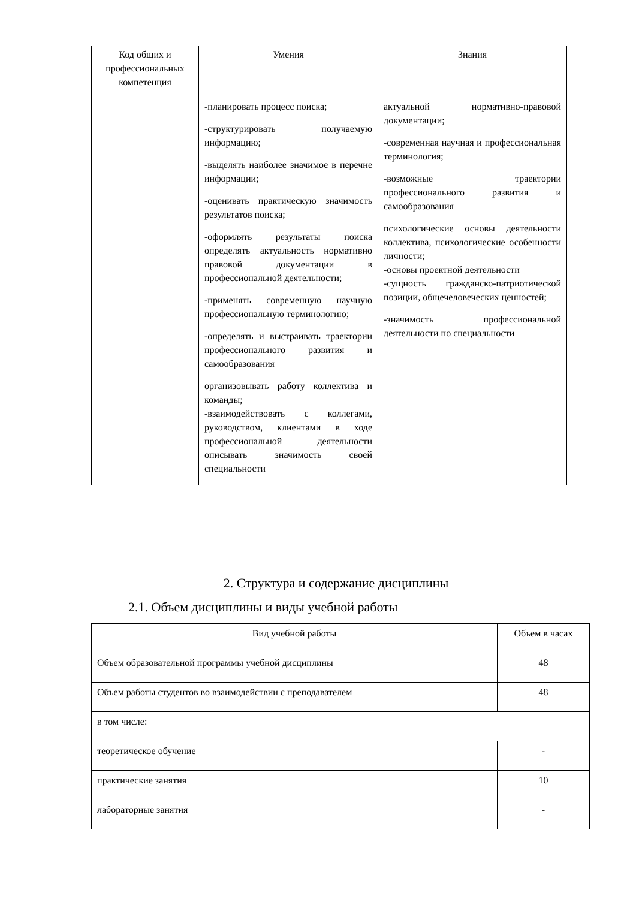| Код общих и профессиональных компетенция | Умения | Знания |
| --- | --- | --- |
| | -планировать процесс поиска; -структурировать получаемую информацию; -выделять наиболее значимое в перечне информации; -оценивать практическую значимость результатов поиска; -оформлять результаты поиска определять актуальность нормативно правовой документации в профессиональной деятельности; -применять современную научную профессиональную терминологию; -определять и выстраивать траектории профессионального развития и самообразования организовывать работу коллектива и команды; -взаимодействовать с коллегами, руководством, клиентами в ходе профессиональной деятельности описывать значимость своей специальности | актуальной нормативно-правовой документации; -современная научная и профессиональная терминология; -возможные траектории профессионального развития и самообразования психологические основы деятельности коллектива, психологические особенности личности; -основы проектной деятельности -сущность гражданско-патриотической позиции, общечеловеческих ценностей; -значимость профессиональной деятельности по специальности |
2. Структура и содержание дисциплины
2.1. Объем дисциплины и виды учебной работы
| Вид учебной работы | Объем в часах |
| Объем образовательной программы учебной дисциплины | 48 |
| Объем работы студентов во взаимодействии с преподавателем | 48 |
| в том числе: | |
| теоретическое обучение | - |
| практические занятия | 10 |
| лабораторные занятия | - |